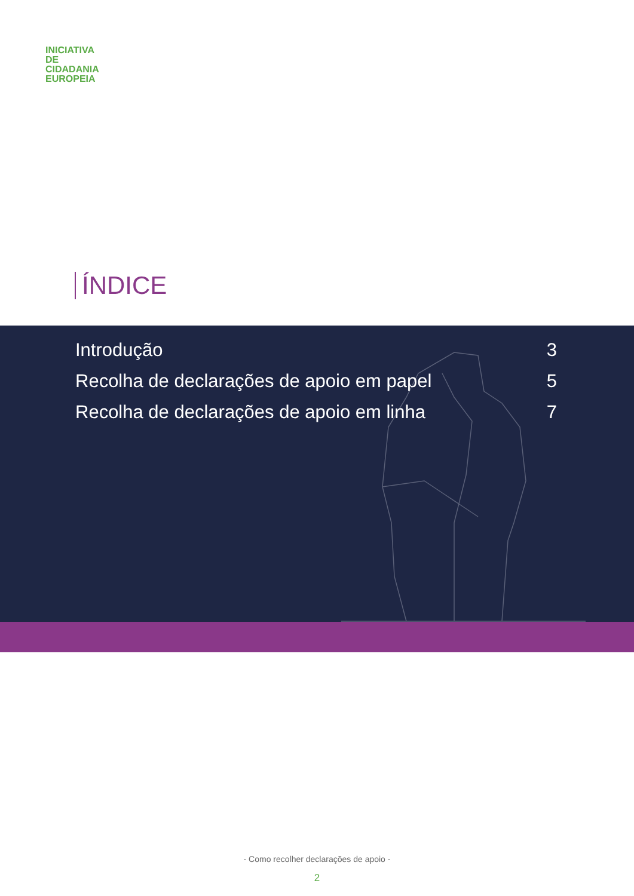INICIATIVA
DE
CIDADANIA
EUROPEIA
ÍNDICE
| Introdução | 3 |
| Recolha de declarações de apoio em papel | 5 |
| Recolha de declarações de apoio em linha | 7 |
- Como recolher declarações de apoio -
2